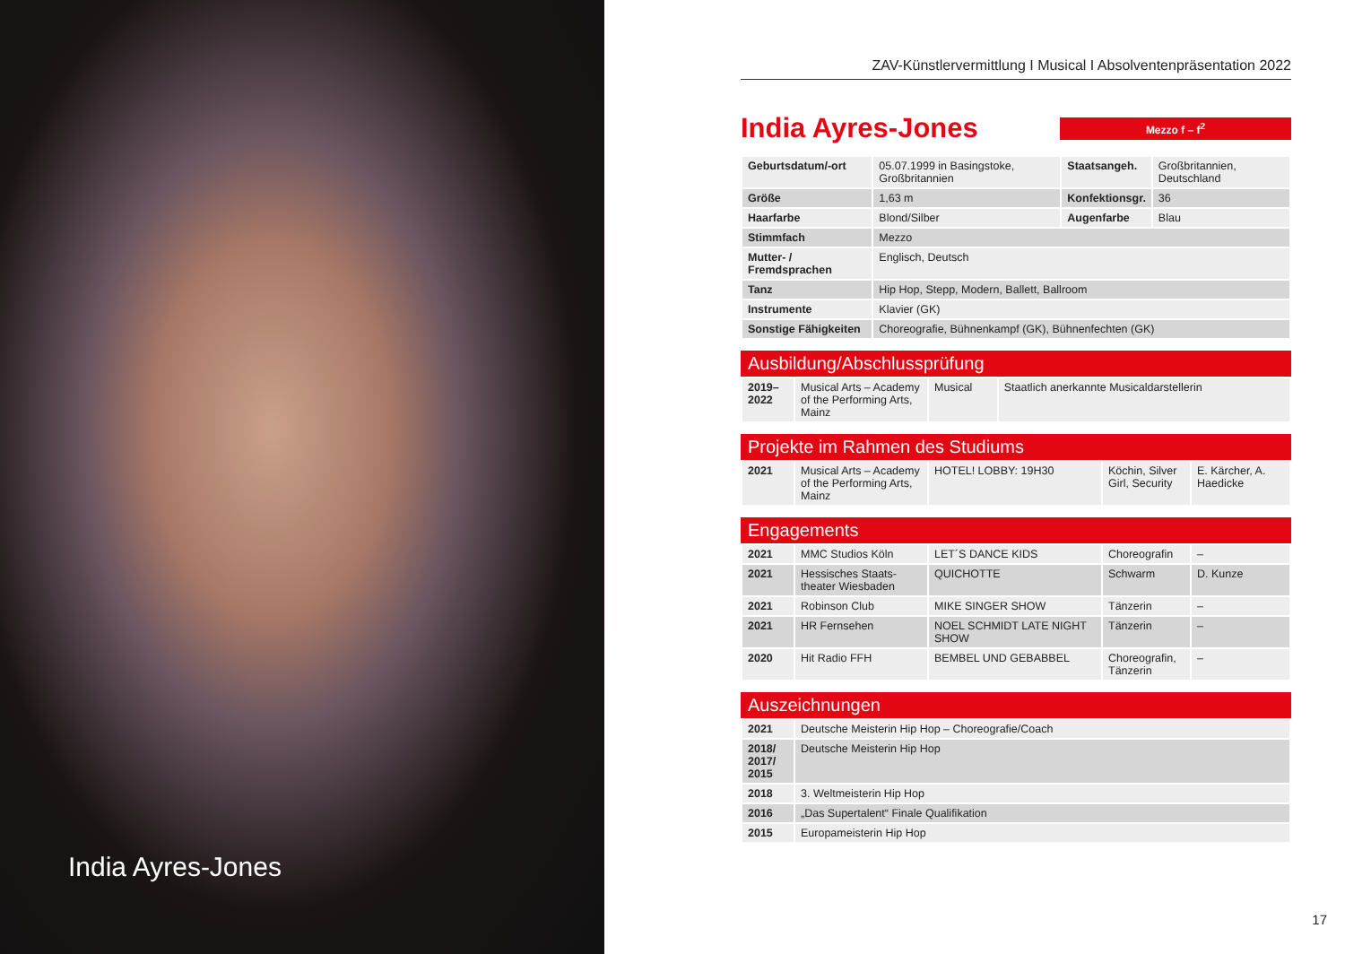India Ayres-Jones
ZAV-Künstlervermittlung I Musical I Absolventenpräsentation 2022
India Ayres-Jones
Mezzo f – f<sup>2</sup>
| Geburtsdatum/-ort | 05.07.1999 in Basingstoke, Großbritannien | Staatsangeh. | Großbritannien, Deutschland |
| Größe | 1,63 m | Konfektionsgr. | 36 |
| Haarfarbe | Blond/Silber | Augenfarbe | Blau |
| Stimmfach | Mezzo | | |
| Mutter- / Fremdsprachen | Englisch, Deutsch | | |
| Tanz | Hip Hop, Stepp, Modern, Ballett, Ballroom | | |
| Instrumente | Klavier (GK) | | |
| Sonstige Fähigkeiten | Choreografie, Bühnenkampf (GK), Bühnenfechten (GK) | | |
Ausbildung/Abschlussprüfung
| 2019–2022 | Musical Arts – Academy of the Performing Arts, Mainz | Musical | Staatlich anerkannte Musicaldarstellerin |
Projekte im Rahmen des Studiums
| 2021 | Musical Arts – Academy of the Performing Arts, Mainz | HOTEL! LOBBY: 19H30 | Köchin, Silver Girl, Security | E. Kärcher, A. Haedicke |
Engagements
| 2021 | MMC Studios Köln | LET´S DANCE KIDS | Choreografin | – |
| 2021 | Hessisches Staats-theater Wiesbaden | QUICHOTTE | Schwarm | D. Kunze |
| 2021 | Robinson Club | MIKE SINGER SHOW | Tänzerin | – |
| 2021 | HR Fernsehen | NOEL SCHMIDT LATE NIGHT SHOW | Tänzerin | – |
| 2020 | Hit Radio FFH | BEMBEL UND GEBABBEL | Choreografin, Tänzerin | – |
Auszeichnungen
| 2021 | Deutsche Meisterin Hip Hop – Choreografie/Coach |
| 2018/ 2017/ 2015 | Deutsche Meisterin Hip Hop |
| 2018 | 3. Weltmeisterin Hip Hop |
| 2016 | „Das Supertalent“ Finale Qualifikation |
| 2015 | Europameisterin Hip Hop |
17